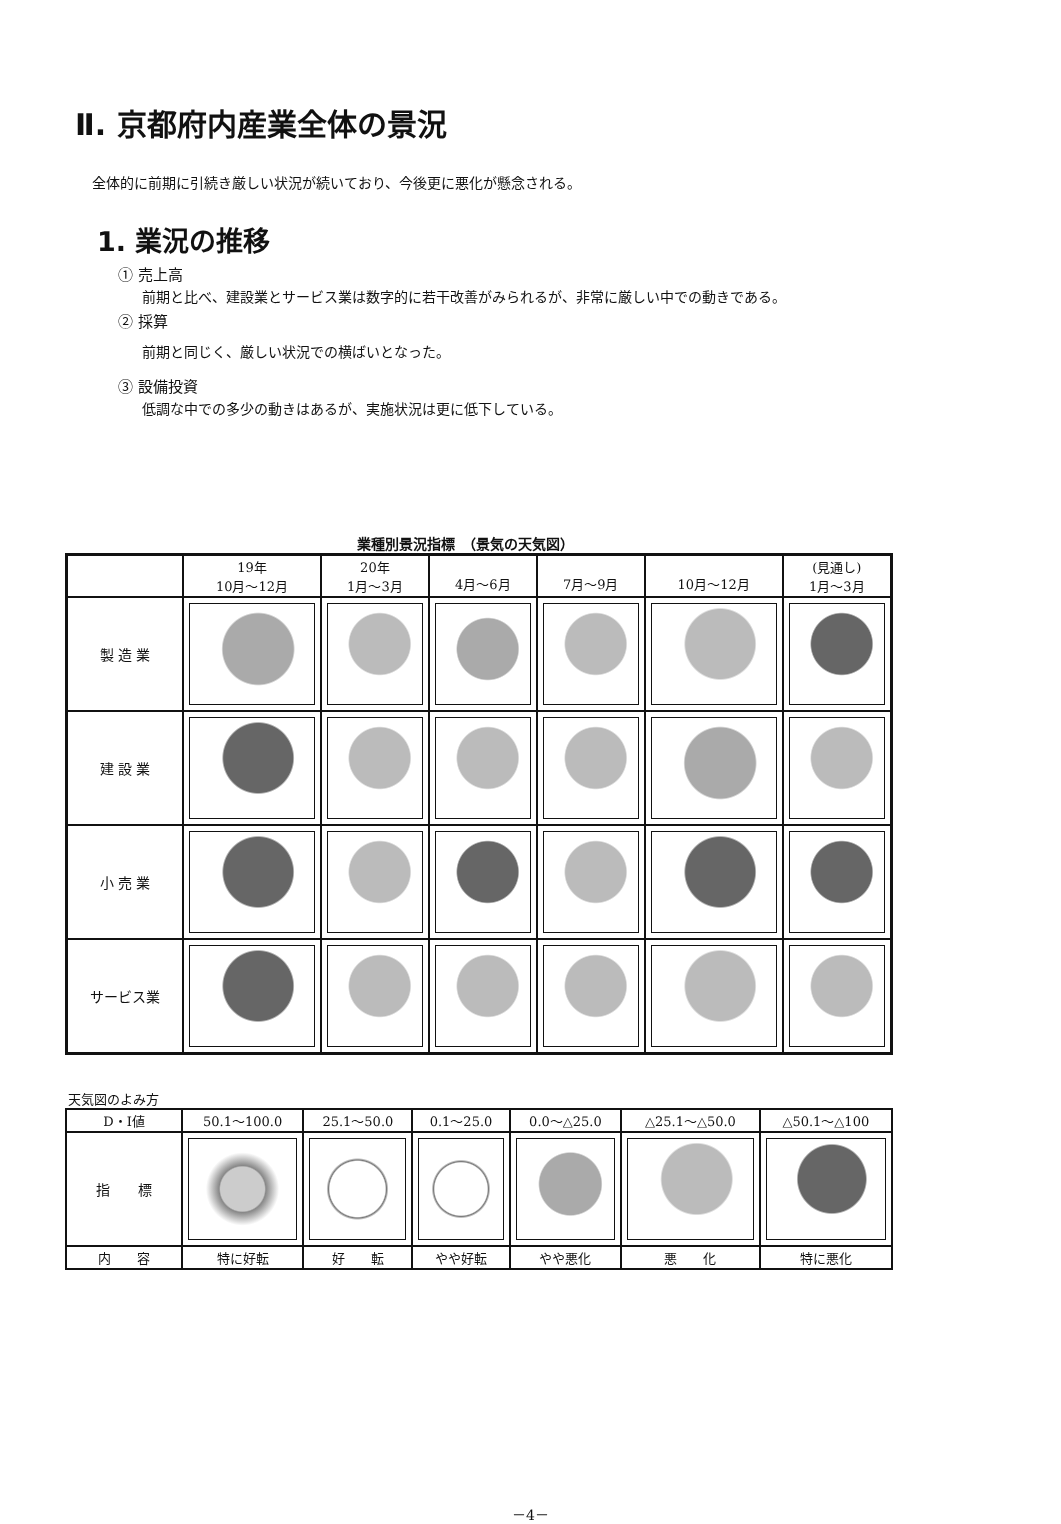Ⅱ. 京都府内産業全体の景況
全体的に前期に引続き厳しい状況が続いており、今後更に悪化が懸念される。
1. 業況の推移
① 売上高
前期と比べ、建設業とサービス業は数字的に若干改善がみられるが、非常に厳しい中での動きである。
② 採算
前期と同じく、厳しい状況での横ばいとなった。
③ 設備投資
低調な中での多少の動きはあるが、実施状況は更に低下している。
業種別景況指標　（景気の天気図）
| | 19年 10月～12月 | 20年 1月～3月 | 4月～6月 | 7月～9月 | 10月～12月 | (見通し) 1月～3月 |
| --- | --- | --- | --- | --- | --- | --- |
| 製 造 業 | | | | | | |
| 建 設 業 | | | | | | |
| 小 売 業 | | | | | | |
| サービス業 | | | | | | |
天気図のよみ方
| D・I値 | 50.1～100.0 | 25.1～50.0 | 0.1～25.0 | 0.0～△25.0 | △25.1～△50.0 | △50.1～△100 |
| 指 標 | | | | | | |
| 内 容 | 特に好転 | 好 転 | やや好転 | やや悪化 | 悪 化 | 特に悪化 |
－4－